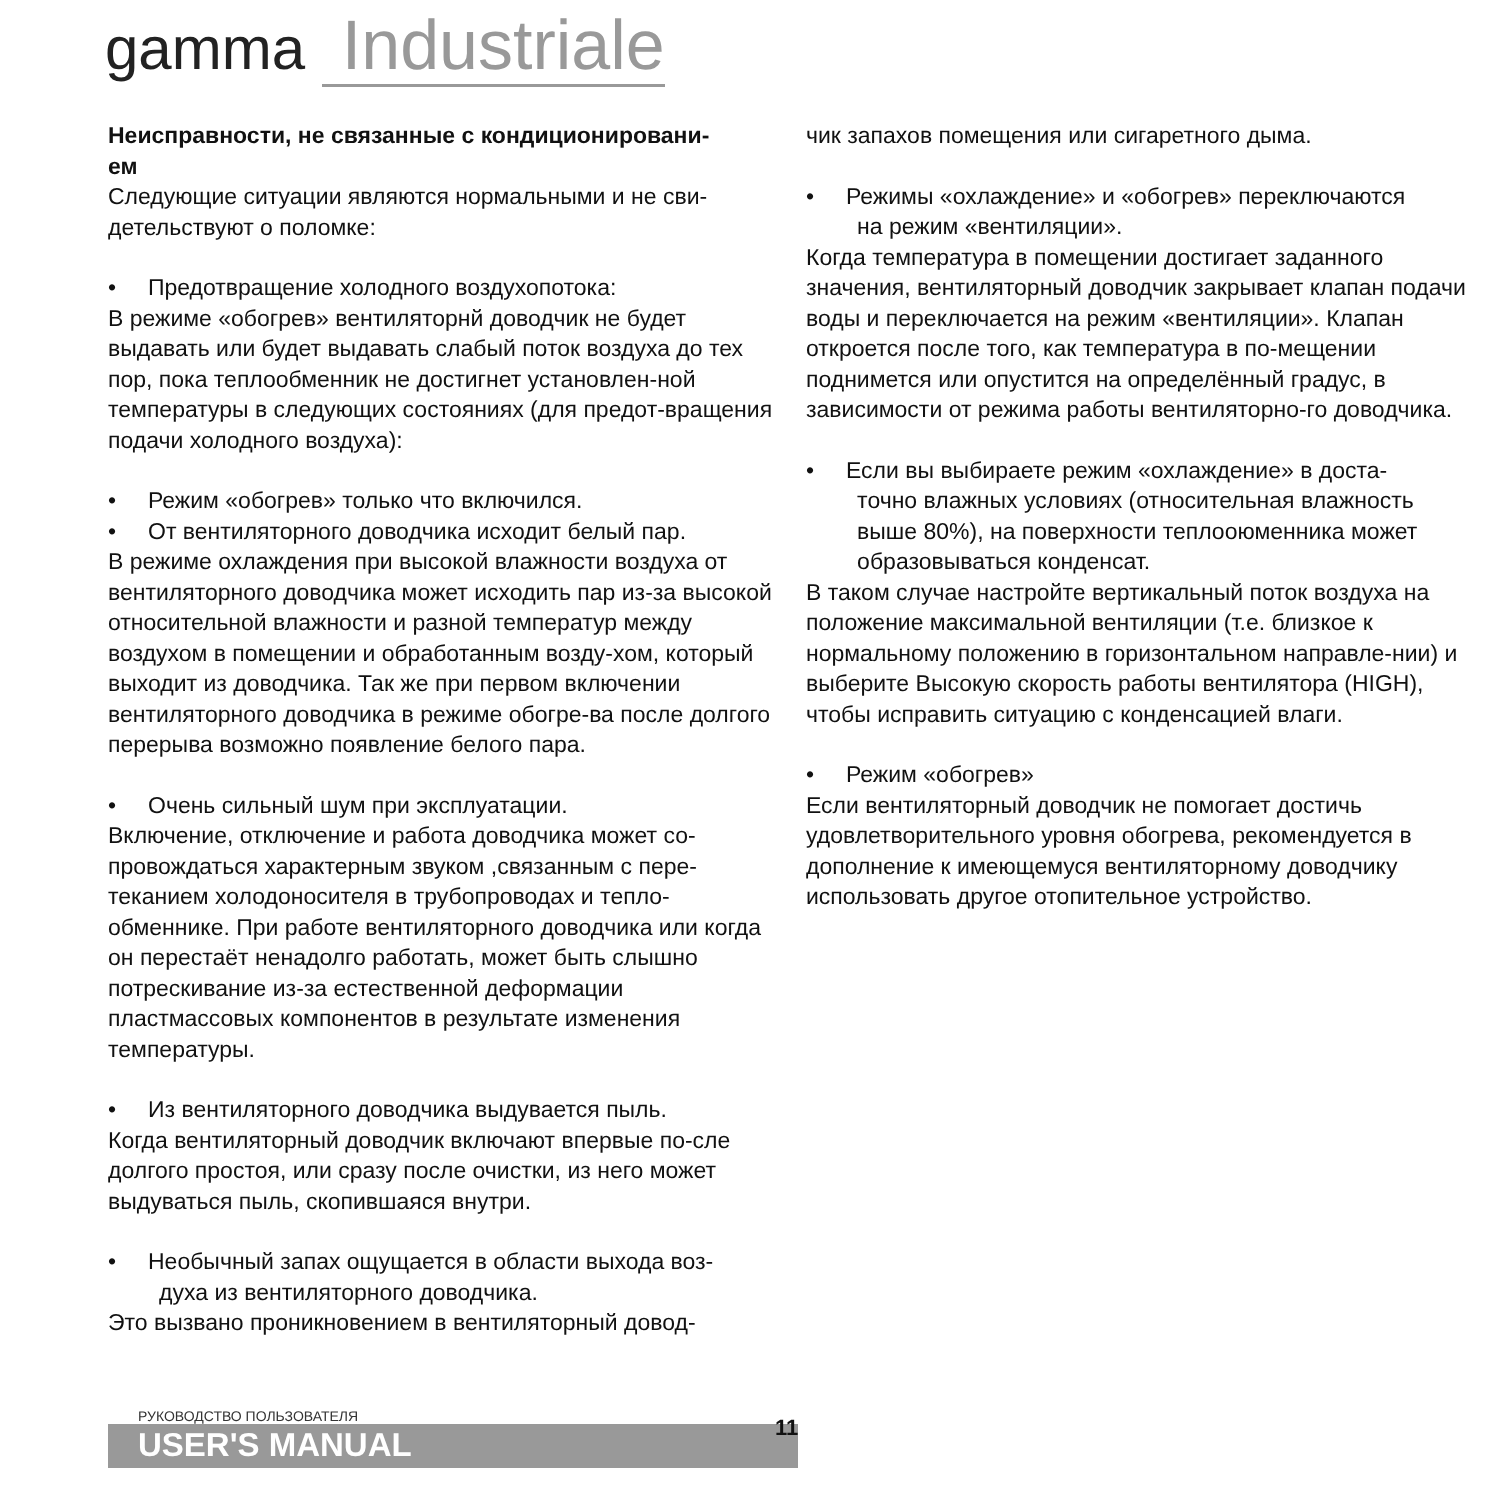gamma Industriale
Неисправности, не связанные с кондиционировани-
ем
Следующие ситуации являются нормальными и не сви-детельствуют о поломке:
• Предотвращение холодного воздухопотока:
В режиме «обогрев» вентиляторнй доводчик не будет выдавать или будет выдавать слабый поток воздуха до тех пор, пока теплообменник не достигнет установлен-ной температуры в следующих состояниях (для предот-вращения подачи холодного воздуха):
• Режим «обогрев» только что включился.
• От вентиляторного доводчика исходит белый пар.
В режиме охлаждения при высокой влажности воздуха от вентиляторного доводчика может исходить пар из-за высокой относительной влажности и разной температур между воздухом в помещении и обработанным возду-хом, который выходит из доводчика. Так же при первом включении вентиляторного доводчика в режиме обогре-ва после долгого перерыва возможно появление белого пара.
• Очень сильный шум при эксплуатации.
Включение, отключение и работа доводчика может со-провождаться характерным звуком ,связанным с пере-теканием холодоносителя в трубопроводах и тепло-обменнике. При работе вентиляторного доводчика или когда он перестаёт ненадолго работать, может быть слышно потрескивание из-за естественной деформации пластмассовых компонентов в результате изменения температуры.
• Из вентиляторного доводчика выдувается пыль.
Когда вентиляторный доводчик включают впервые по-сле долгого простоя, или сразу после очистки, из него может выдуваться пыль, скопившаяся внутри.
• Необычный запах ощущается в области выхода воз-
духа из вентиляторного доводчика.
Это вызвано проникновением в вентиляторный довод-
чик запахов помещения или сигаретного дыма.
• Режимы «охлаждение» и «обогрев» переключаются
на режим «вентиляции».
Когда температура в помещении достигает заданного значения, вентиляторный доводчик закрывает клапан подачи воды и переключается на режим «вентиляции». Клапан откроется после того, как температура в по-мещении поднимется или опустится на определённый градус, в зависимости от режима работы вентиляторно-го доводчика.
• Если вы выбираете режим «охлаждение» в доста-
точно влажных условиях (относительная влажность
выше 80%), на поверхности теплооюменника может
образовываться конденсат.
В таком случае настройте вертикальный поток воздуха на положение максимальной вентиляции (т.е. близкое к нормальному положению в горизонтальном направле-нии) и выберите Высокую скорость работы вентилятора (HIGH), чтобы исправить ситуацию с конденсацией влаги.
• Режим «обогрев»
Если вентиляторный доводчик не помогает достичь удовлетворительного уровня обогрева, рекомендуется в дополнение к имеющемуся вентиляторному доводчику использовать другое отопительное устройство.
РУКОВОДСТВО ПОЛЬЗОВАТЕЛЯ
USER'S MANUAL
11